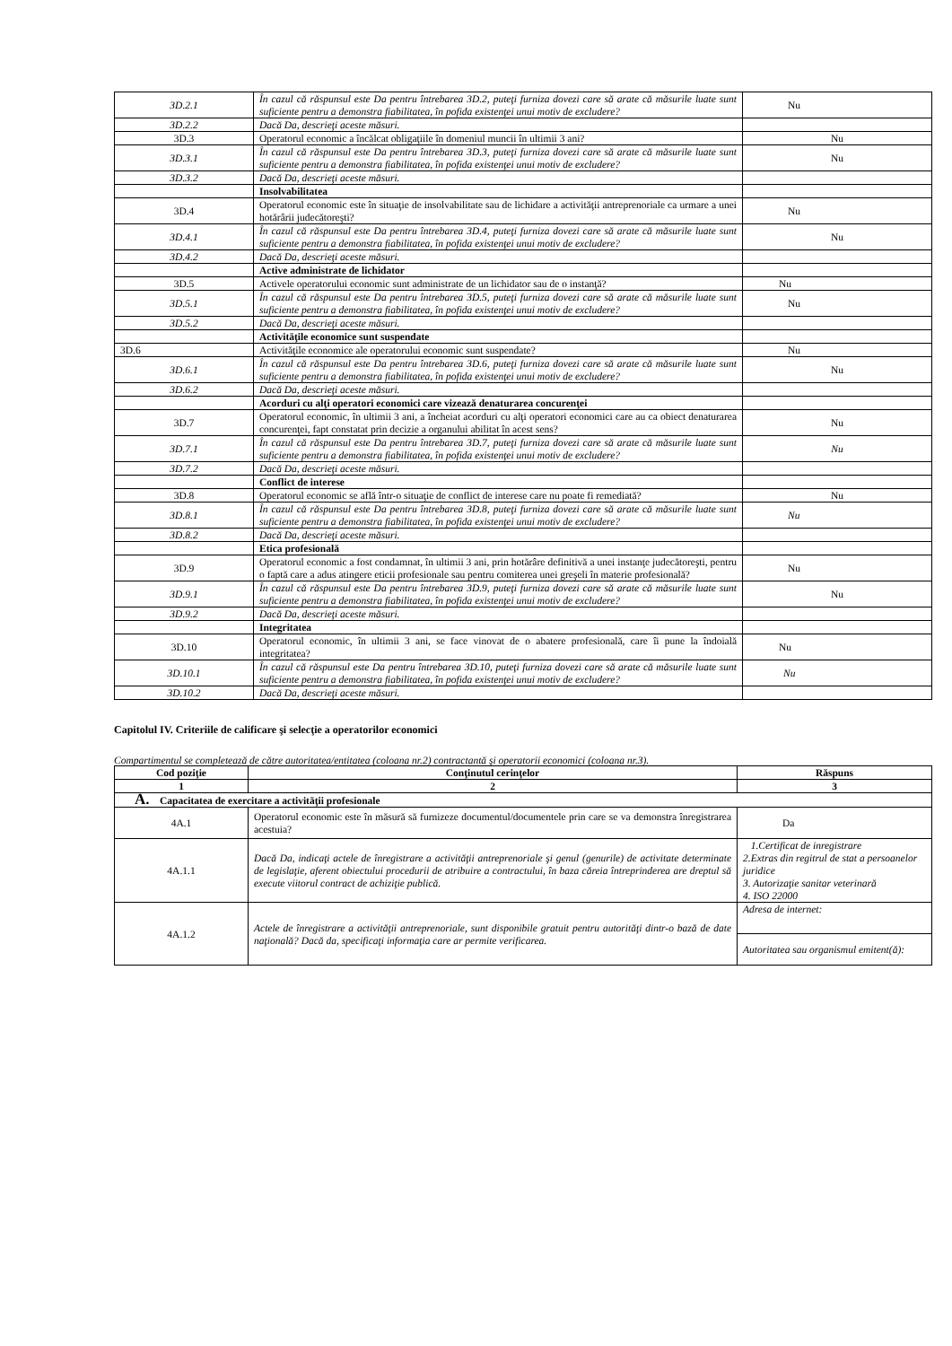| 3D.2.1 | În cazul că răspunsul este Da pentru întrebarea 3D.2, puteţi furniza dovezi care să arate că măsurile luate sunt suficiente pentru a demonstra fiabilitatea, în pofida existenţei unui motiv de excludere? | Nu |
| 3D.2.2 | Dacă Da, descrieţi aceste măsuri. | |
| 3D.3 | Operatorul economic a încălcat obligaţiile în domeniul muncii în ultimii 3 ani? | Nu |
| 3D.3.1 | În cazul că răspunsul este Da pentru întrebarea 3D.3, puteţi furniza dovezi care să arate că măsurile luate sunt suficiente pentru a demonstra fiabilitatea, în pofida existenţei unui motiv de excludere? | Nu |
| 3D.3.2 | Dacă Da, descrieţi aceste măsuri. | |
| | Insolvabilitatea | |
| 3D.4 | Operatorul economic este în situaţie de insolvabilitate sau de lichidare a activităţii antreprenoriale ca urmare a unei hotărârii judecătoreşti? | Nu |
| 3D.4.1 | În cazul că răspunsul este Da pentru întrebarea 3D.4, puteţi furniza dovezi care să arate că măsurile luate sunt suficiente pentru a demonstra fiabilitatea, în pofida existenţei unui motiv de excludere? | Nu |
| 3D.4.2 | Dacă Da, descrieţi aceste măsuri. | |
| | Active administrate de lichidator | |
| 3D.5 | Activele operatorului economic sunt administrate de un lichidator sau de o instanţă? | Nu |
| 3D.5.1 | În cazul că răspunsul este Da pentru întrebarea 3D.5, puteţi furniza dovezi care să arate că măsurile luate sunt suficiente pentru a demonstra fiabilitatea, în pofida existenţei unui motiv de excludere? | Nu |
| 3D.5.2 | Dacă Da, descrieţi aceste măsuri. | |
| | Activităţile economice sunt suspendate | |
| 3D.6 | Activităţile economice ale operatorului economic sunt suspendate? | Nu |
| 3D.6.1 | În cazul că răspunsul este Da pentru întrebarea 3D.6, puteţi furniza dovezi care să arate că măsurile luate sunt suficiente pentru a demonstra fiabilitatea, în pofida existenţei unui motiv de excludere? | Nu |
| 3D.6.2 | Dacă Da, descrieţi aceste măsuri. | |
| | Acorduri cu alţi operatori economici care vizează denaturarea concurenţei | |
| 3D.7 | Operatorul economic, în ultimii 3 ani, a încheiat acorduri cu alţi operatori economici care au ca obiect denaturarea concurenţei, fapt constatat prin decizie a organului abilitat în acest sens? | Nu |
| 3D.7.1 | În cazul că răspunsul este Da pentru întrebarea 3D.7, puteţi furniza dovezi care să arate că măsurile luate sunt suficiente pentru a demonstra fiabilitatea, în pofida existenţei unui motiv de excludere? | Nu |
| 3D.7.2 | Dacă Da, descrieţi aceste măsuri. | |
| | Conflict de interese | |
| 3D.8 | Operatorul economic se află într-o situaţie de conflict de interese care nu poate fi remediată? | Nu |
| 3D.8.1 | În cazul că răspunsul este Da pentru întrebarea 3D.8, puteţi furniza dovezi care să arate că măsurile luate sunt suficiente pentru a demonstra fiabilitatea, în pofida existenţei unui motiv de excludere? | Nu |
| 3D.8.2 | Dacă Da, descrieţi aceste măsuri. | |
| | Etica profesională | |
| 3D.9 | Operatorul economic a fost condamnat, în ultimii 3 ani, prin hotărâre definitivă a unei instanţe judecătoreşti, pentru o faptă care a adus atingere eticii profesionale sau pentru comiterea unei greşeli în materie profesională? | Nu |
| 3D.9.1 | În cazul că răspunsul este Da pentru întrebarea 3D.9, puteţi furniza dovezi care să arate că măsurile luate sunt suficiente pentru a demonstra fiabilitatea, în pofida existenţei unui motiv de excludere? | Nu |
| 3D.9.2 | Dacă Da, descrieţi aceste măsuri. | |
| | Integritatea | |
| 3D.10 | Operatorul economic, în ultimii 3 ani, se face vinovat de o abatere profesională, care îi pune la îndoială integritatea? | Nu |
| 3D.10.1 | În cazul că răspunsul este Da pentru întrebarea 3D.10, puteţi furniza dovezi care să arate că măsurile luate sunt suficiente pentru a demonstra fiabilitatea, în pofida existenţei unui motiv de excludere? | Nu |
| 3D.10.2 | Dacă Da, descrieţi aceste măsuri. | |
Capitolul IV. Criteriile de calificare şi selecţie a operatorilor economici
Compartimentul se completează de către autoritatea/entitatea (coloana nr.2) contractantă şi operatorii economici (coloana nr.3).
| Cod poziţie | Conţinutul cerinţelor | Răspuns |
| --- | --- | --- |
| 1 | 2 | 3 |
| A. Capacitatea de exercitare a activităţii profesionale | | |
| 4A.1 | Operatorul economic este în măsură să furnizeze documentul/documentele prin care se va demonstra înregistrarea acestuia? | Da |
| 4A.1.1 | Dacă Da, indicaţi actele de înregistrare a activităţii antreprenoriale şi genul (genurile) de activitate determinate de legislaţie, aferent obiectului procedurii de atribuire a contractului, în baza căreia întreprinderea are dreptul să execute viitorul contract de achiziţie publică. | 1.Certificat de inregistrare 2.Extras din regitrul de stat a persoanelor juridice 3. Autorizaţie sanitar veterinară 4. ISO 22000 |
| 4A.1.2 | Actele de înregistrare a activităţii antreprenoriale, sunt disponibile gratuit pentru autorităţi dintr-o bază de date naţională? Dacă da, specificaţi informaţia care ar permite verificarea. | Adresa de internet: |
| | | Autoritatea sau organismul emitent(ă): |